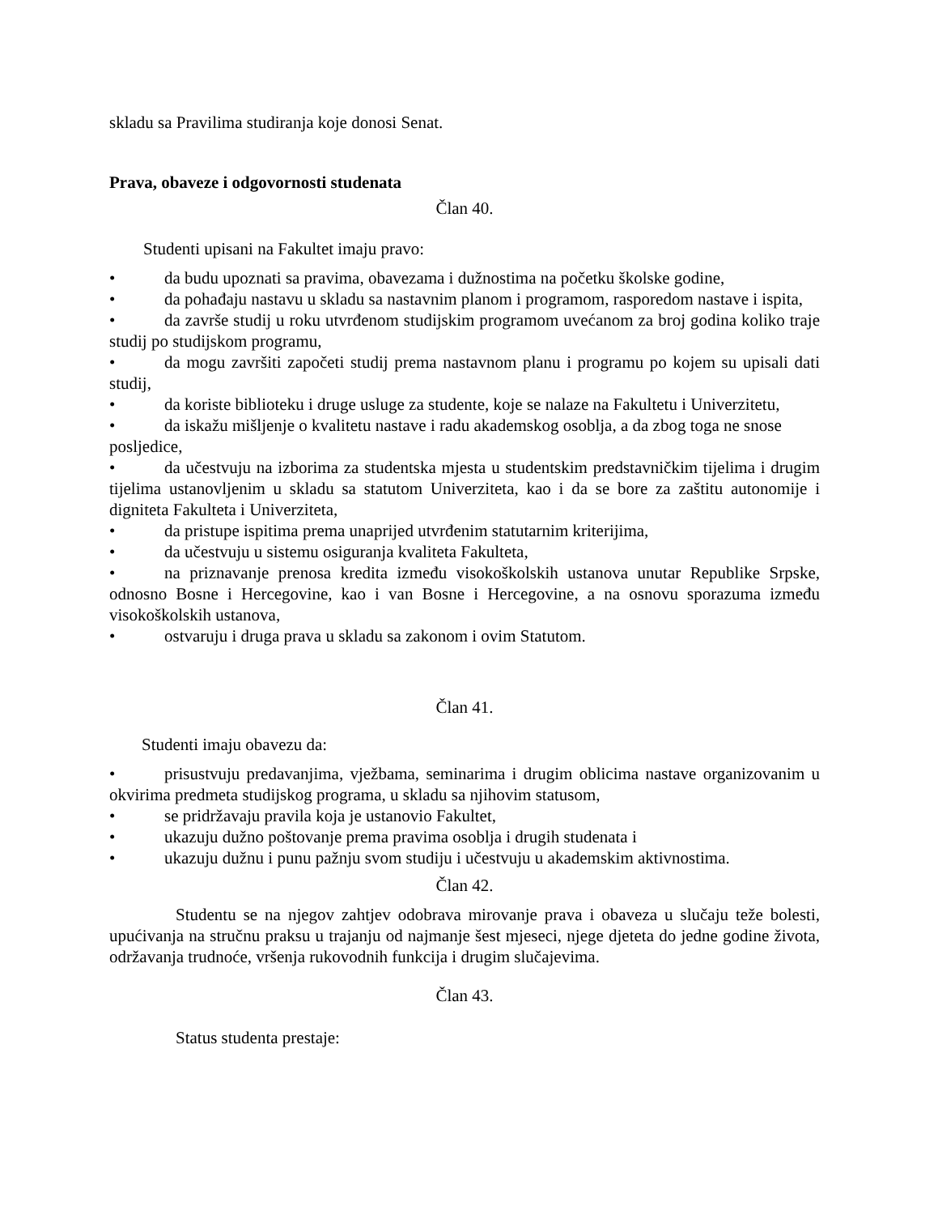skladu sa Pravilima studiranja koje donosi Senat.
Prava, obaveze i odgovornosti studenata
Član 40.
Studenti upisani na Fakultet imaju pravo:
• da budu upoznati sa pravima, obavezama i dužnostima na početku školske godine,
• da pohađaju nastavu u skladu sa nastavnim planom i programom, rasporedom nastave i ispita,
• da završe studij u roku utvrđenom studijskim programom uvećanom za broj godina koliko traje studij po studijskom programu,
• da mogu završiti započeti studij prema nastavnom planu i programu po kojem su upisali dati studij,
• da koriste biblioteku i druge usluge za studente, koje se nalaze na Fakultetu i Univerzitetu,
• da iskažu mišljenje o kvalitetu nastave i radu akademskog osoblja, a da zbog toga ne snose posljedice,
• da učestvuju na izborima za studentska mjesta u studentskim predstavničkim tijelima i drugim tijelima ustanovljenim u skladu sa statutom Univerziteta, kao i da se bore za zaštitu autonomije i digniteta Fakulteta i Univerziteta,
• da pristupe ispitima prema unaprijed utvrđenim statutarnim kriterijima,
• da učestvuju u sistemu osiguranja kvaliteta Fakulteta,
• na priznavanje prenosa kredita između visokoškolskih ustanova unutar Republike Srpske, odnosno Bosne i Hercegovine, kao i van Bosne i Hercegovine, a na osnovu sporazuma između visokoškolskih ustanova,
• ostvaruju i druga prava u skladu sa zakonom i ovim Statutom.
Član 41.
Studenti imaju obavezu da:
• prisustvuju predavanjima, vježbama, seminarima i drugim oblicima nastave organizovanim u okvirima predmeta studijskog programa, u skladu sa njihovim statusom,
• se pridržavaju pravila koja je ustanovio Fakultet,
• ukazuju dužno poštovanje prema pravima osoblja i drugih studenata i
• ukazuju dužnu i punu pažnju svom studiju i učestvuju u akademskim aktivnostima.
Član 42.
Studentu se na njegov zahtjev odobrava mirovanje prava i obaveza u slučaju teže bolesti, upućivanja na stručnu praksu u trajanju od najmanje šest mjeseci, njege djeteta do jedne godine života, održavanja trudnoće, vršenja rukovodnih funkcija i drugim slučajevima.
Član 43.
Status studenta prestaje: